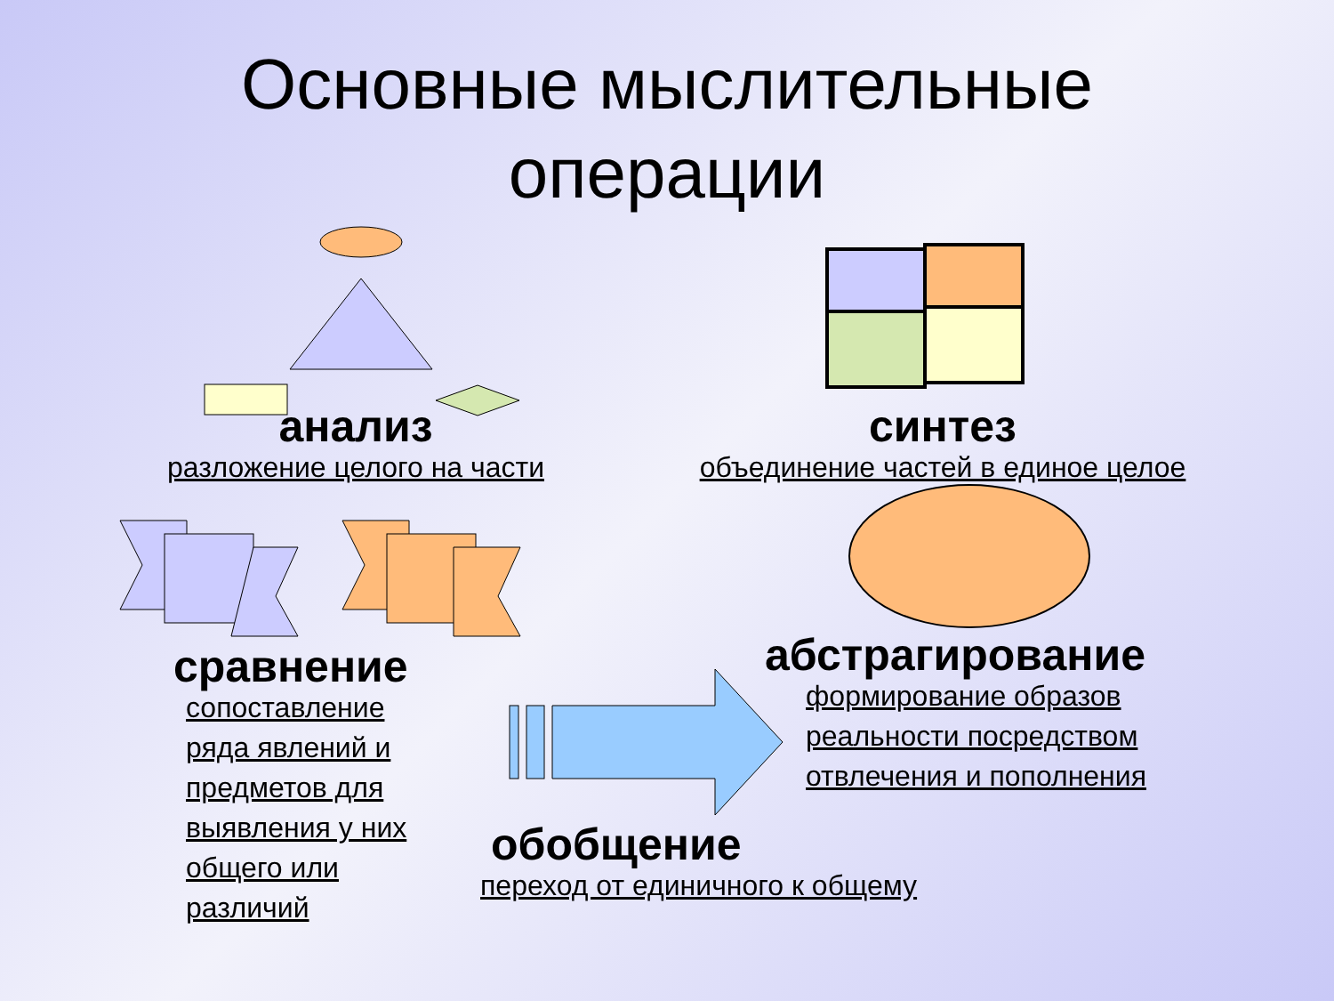Основные мыслительные
операции
анализ
разложение целого на части
синтез
объединение частей в единое целое
сравнение
сопоставление
ряда явлений и
предметов для
выявления у них
общего или
различий
абстрагирование
формирование образов
реальности посредством
отвлечения и пополнения
обобщение
переход от единичного к общему